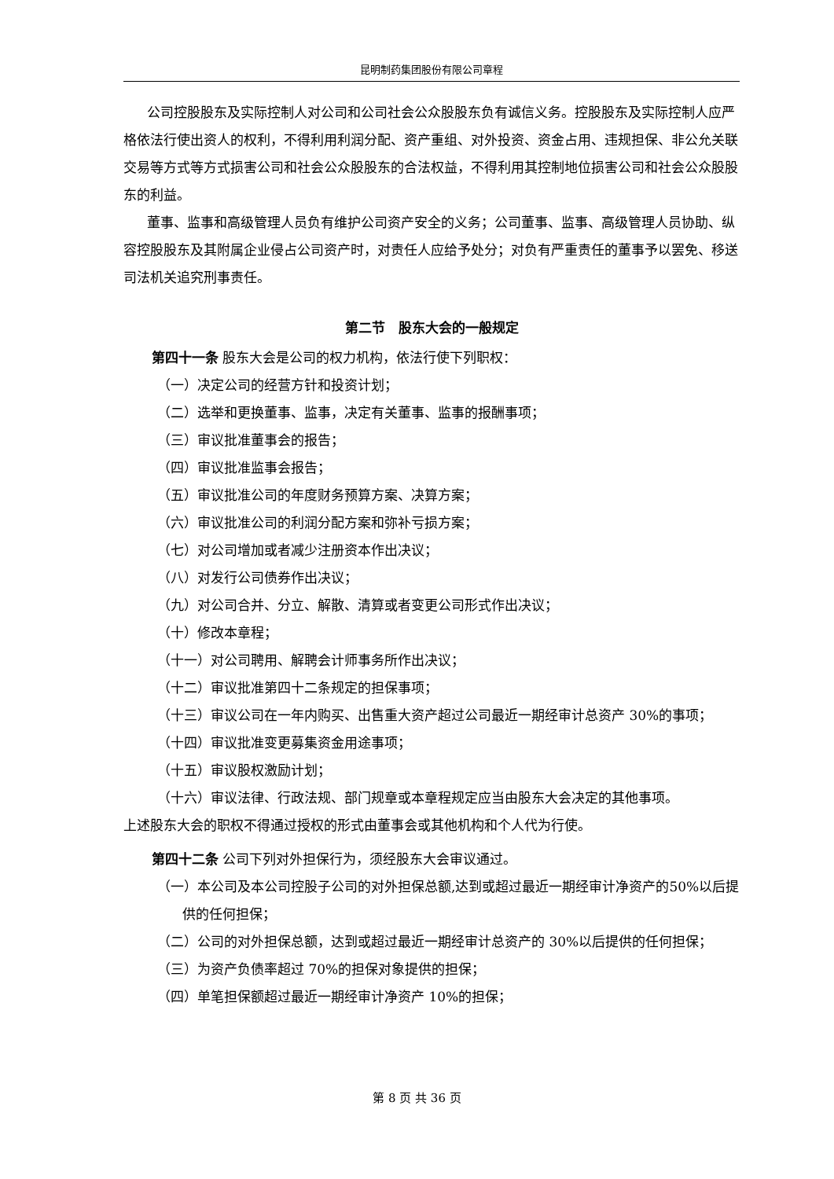昆明制药集团股份有限公司章程
公司控股股东及实际控制人对公司和公司社会公众股股东负有诚信义务。控股股东及实际控制人应严格依法行使出资人的权利，不得利用利润分配、资产重组、对外投资、资金占用、违规担保、非公允关联交易等方式等方式损害公司和社会公众股股东的合法权益，不得利用其控制地位损害公司和社会公众股股东的利益。
董事、监事和高级管理人员负有维护公司资产安全的义务；公司董事、监事、高级管理人员协助、纵容控股股东及其附属企业侵占公司资产时，对责任人应给予处分；对负有严重责任的董事予以罢免、移送司法机关追究刑事责任。
第二节　股东大会的一般规定
第四十一条 股东大会是公司的权力机构，依法行使下列职权：
（一）决定公司的经营方针和投资计划；
（二）选举和更换董事、监事，决定有关董事、监事的报酬事项；
（三）审议批准董事会的报告；
（四）审议批准监事会报告；
（五）审议批准公司的年度财务预算方案、决算方案；
（六）审议批准公司的利润分配方案和弥补亏损方案；
（七）对公司增加或者减少注册资本作出决议；
（八）对发行公司债券作出决议；
（九）对公司合并、分立、解散、清算或者变更公司形式作出决议；
（十）修改本章程；
（十一）对公司聘用、解聘会计师事务所作出决议；
（十二）审议批准第四十二条规定的担保事项；
（十三）审议公司在一年内购买、出售重大资产超过公司最近一期经审计总资产 30%的事项；
（十四）审议批准变更募集资金用途事项；
（十五）审议股权激励计划；
（十六）审议法律、行政法规、部门规章或本章程规定应当由股东大会决定的其他事项。
上述股东大会的职权不得通过授权的形式由董事会或其他机构和个人代为行使。
第四十二条 公司下列对外担保行为，须经股东大会审议通过。
（一）本公司及本公司控股子公司的对外担保总额,达到或超过最近一期经审计净资产的50%以后提供的任何担保；
（二）公司的对外担保总额，达到或超过最近一期经审计总资产的 30%以后提供的任何担保；
（三）为资产负债率超过 70%的担保对象提供的担保；
（四）单笔担保额超过最近一期经审计净资产 10%的担保；
第 8 页 共 36 页